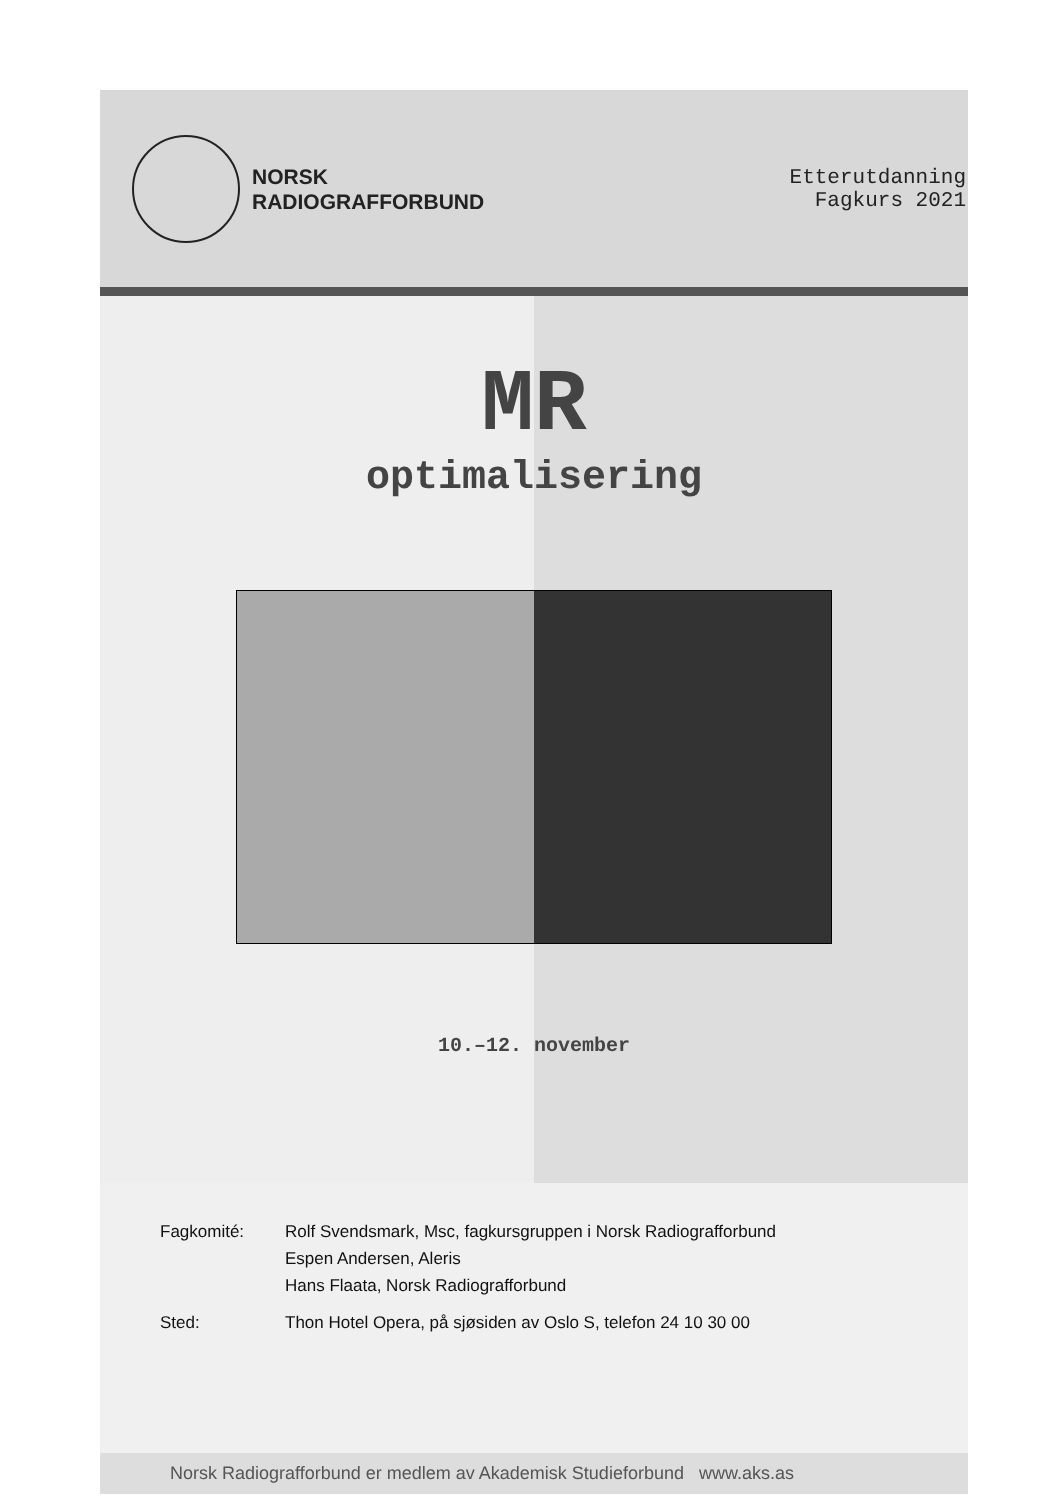NORSK
RADIOGRAFFORBUND
Etterutdanning
Fagkurs 2021
MR
optimalisering
10.–12. november
Fagkomité: Rolf Svendsmark, Msc, fagkursgruppen i Norsk Radiografforbund
Espen Andersen, Aleris
Hans Flaata, Norsk Radiografforbund
Sted: Thon Hotel Opera, på sjøsiden av Oslo S, telefon 24 10 30 00
Norsk Radiografforbund er medlem av Akademisk Studieforbund www.aks.as